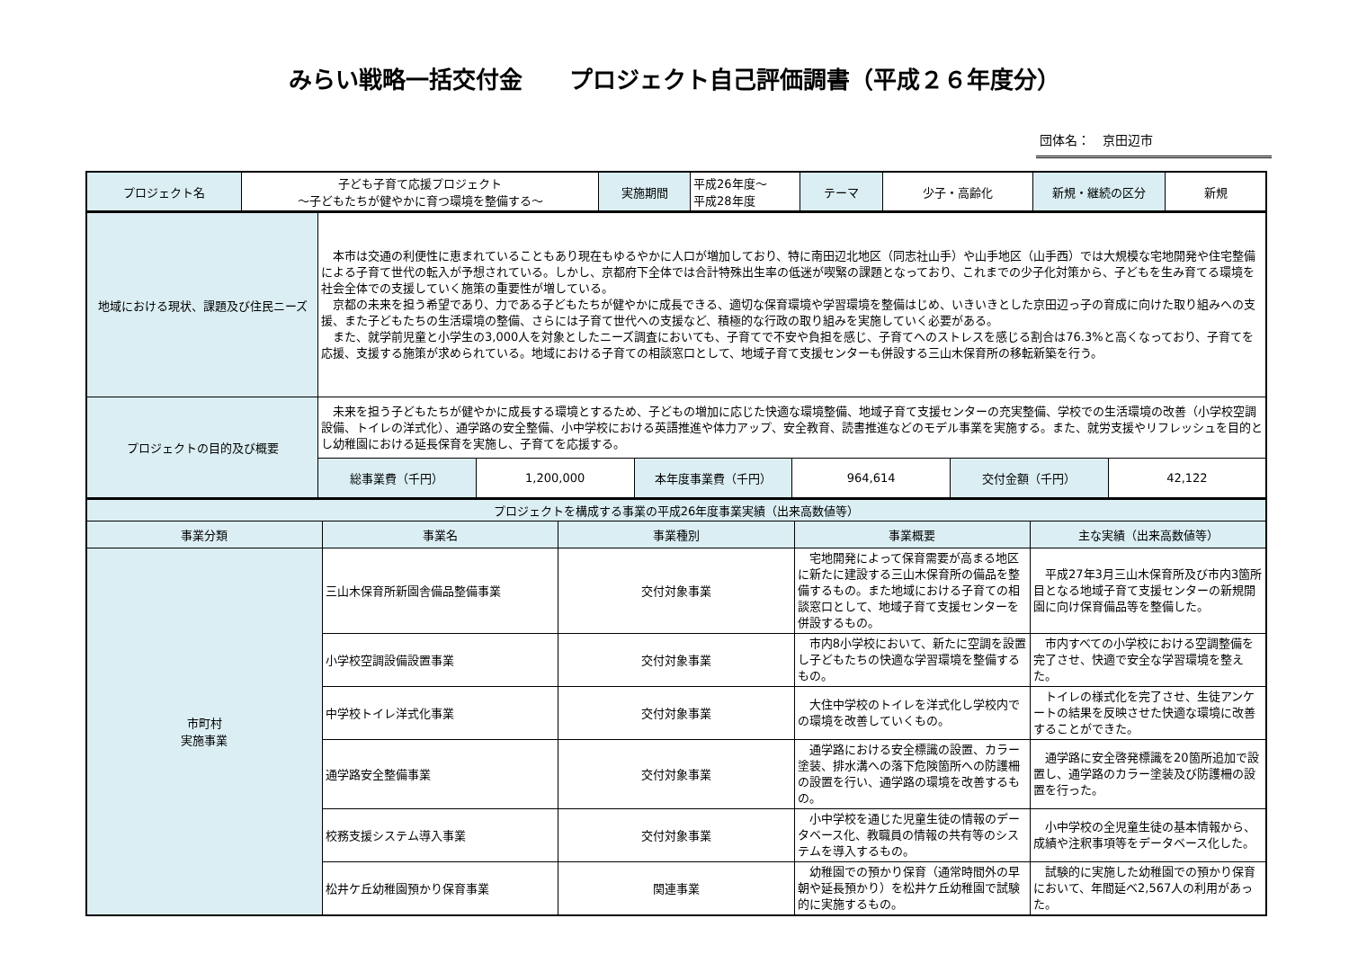みらい戦略一括交付金　　プロジェクト自己評価調書（平成２６年度分）
団体名：　京田辺市
| プロジェクト名 | 子ども子育て応援プロジェクト ～子どもたちが健やかに育つ環境を整備する～ | 実施期間 | 平成26年度～ 平成28年度 | テーマ | 少子・高齢化 | 新規・継続の区分 | 新規 |
| 地域における現状、課題及び住民ニーズ | 本市は交通の利便性に恵まれていることもあり現在もゆるやかに人口が増加しており、特に南田辺北地区（同志社山手）や山手地区（山手西）では大規模な宅地開発や住宅整備による子育て世代の転入が予想されている。しかし、京都府下全体では合計特殊出生率の低迷が喫緊の課題となっており、これまでの少子化対策から、子どもを生み育てる環境を社会全体での支援していく施策の重要性が増している。 京都の未来を担う希望であり、力である子どもたちが健やかに成長できる、適切な保育環境や学習環境を整備はじめ、いきいきとした京田辺っ子の育成に向けた取り組みへの支援、また子どもたちの生活環境の整備、さらには子育て世代への支援など、積極的な行政の取り組みを実施していく必要がある。 また、就学前児童と小学生の3,000人を対象としたニーズ調査においても、子育てで不安や負担を感じ、子育てへのストレスを感じる割合は76.3%と高くなっており、子育てを応援、支援する施策が求められている。地域における子育ての相談窓口として、地域子育て支援センターも併設する三山木保育所の移転新築を行う。 | | | | | |
| プロジェクトの目的及び概要 | 未来を担う子どもたちが健やかに成長する環境とするため、子どもの増加に応じた快適な環境整備、地域子育て支援センターの充実整備、学校での生活環境の改善（小学校空調設備、トイレの洋式化）、通学路の安全整備、小中学校における英語推進や体力アップ、安全教育、読書推進などのモデル事業を実施する。また、就労支援やリフレッシュを目的とし幼稚園における延長保育を実施し、子育てを応援する。 | | | | | |
| | 総事業費（千円） | 1,200,000 | 本年度事業費（千円） | 964,614 | 交付金額（千円） | 42,122 |
| プロジェクトを構成する事業の平成26年度事業実績（出来高数値等） | | | | |
| 事業分類 | 事業名 | 事業種別 | 事業概要 | 主な実績（出来高数値等） |
| 市町村 実施事業 | 三山木保育所新園舎備品整備事業 | 交付対象事業 | 宅地開発によって保育需要が高まる地区に新たに建設する三山木保育所の備品を整備するもの。また地域における子育ての相談窓口として、地域子育て支援センターを併設するもの。 | 平成27年3月三山木保育所及び市内3箇所目となる地域子育て支援センターの新規開園に向け保育備品等を整備した。 |
| | 小学校空調設備設置事業 | 交付対象事業 | 市内8小学校において、新たに空調を設置し子どもたちの快適な学習環境を整備するもの。 | 市内すべての小学校における空調整備を完了させ、快適で安全な学習環境を整えた。 |
| | 中学校トイレ洋式化事業 | 交付対象事業 | 大住中学校のトイレを洋式化し学校内での環境を改善していくもの。 | トイレの様式化を完了させ、生徒アンケートの結果を反映させた快適な環境に改善することができた。 |
| | 通学路安全整備事業 | 交付対象事業 | 通学路における安全標識の設置、カラー塗装、排水溝への落下危険箇所への防護柵の設置を行い、通学路の環境を改善するもの。 | 通学路に安全啓発標識を20箇所追加で設置し、通学路のカラー塗装及び防護柵の設置を行った。 |
| | 校務支援システム導入事業 | 交付対象事業 | 小中学校を通じた児童生徒の情報のデータベース化、教職員の情報の共有等のシステムを導入するもの。 | 小中学校の全児童生徒の基本情報から、成績や注釈事項等をデータベース化した。 |
| | 松井ケ丘幼稚園預かり保育事業 | 関連事業 | 幼稚園での預かり保育（通常時間外の早朝や延長預かり）を松井ケ丘幼稚園で試験的に実施するもの。 | 試験的に実施した幼稚園での預かり保育において、年間延べ2,567人の利用があった。 |